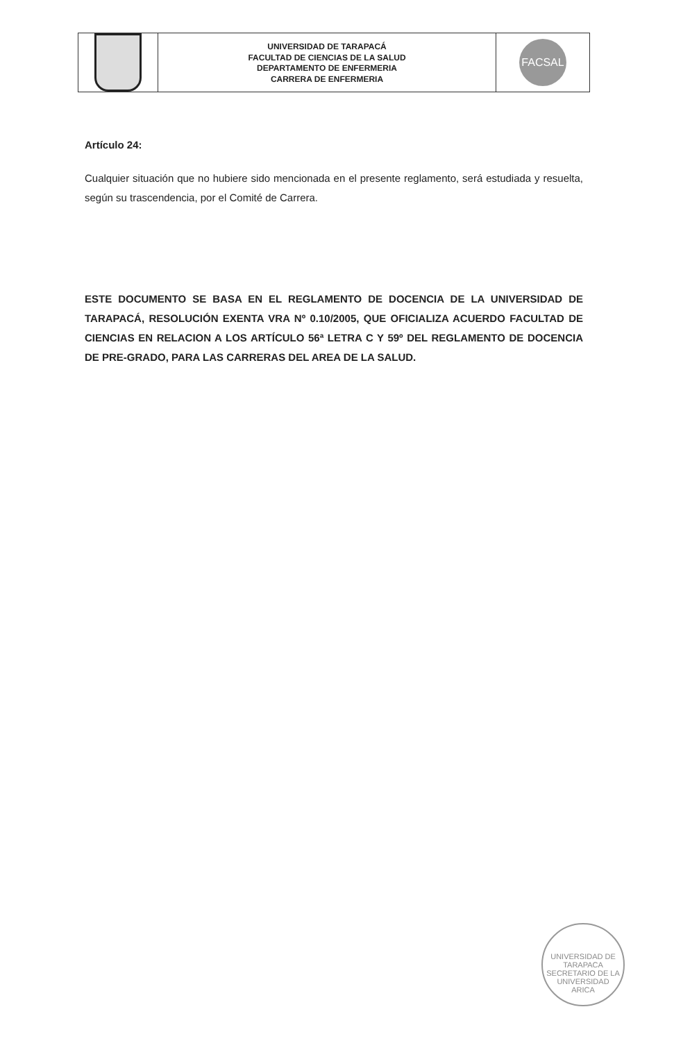UNIVERSIDAD DE TARAPACÁ
FACULTAD DE CIENCIAS DE LA SALUD
DEPARTAMENTO DE ENFERMERIA
CARRERA DE ENFERMERIA
FACSAL
Artículo 24:
Cualquier situación que no hubiere sido mencionada en el presente reglamento, será estudiada y resuelta, según su trascendencia, por el Comité de Carrera.
ESTE DOCUMENTO SE BASA EN EL REGLAMENTO DE DOCENCIA DE LA UNIVERSIDAD DE TARAPACÁ, RESOLUCIÓN EXENTA VRA Nº 0.10/2005, QUE OFICIALIZA ACUERDO FACULTAD DE CIENCIAS EN RELACION A LOS ARTÍCULO 56ª LETRA C Y 59º DEL REGLAMENTO DE DOCENCIA DE PRE-GRADO, PARA LAS CARRERAS DEL AREA DE LA SALUD.
UNIVERSIDAD DE TARAPACA
SECRETARIO DE LA UNIVERSIDAD
ARICA